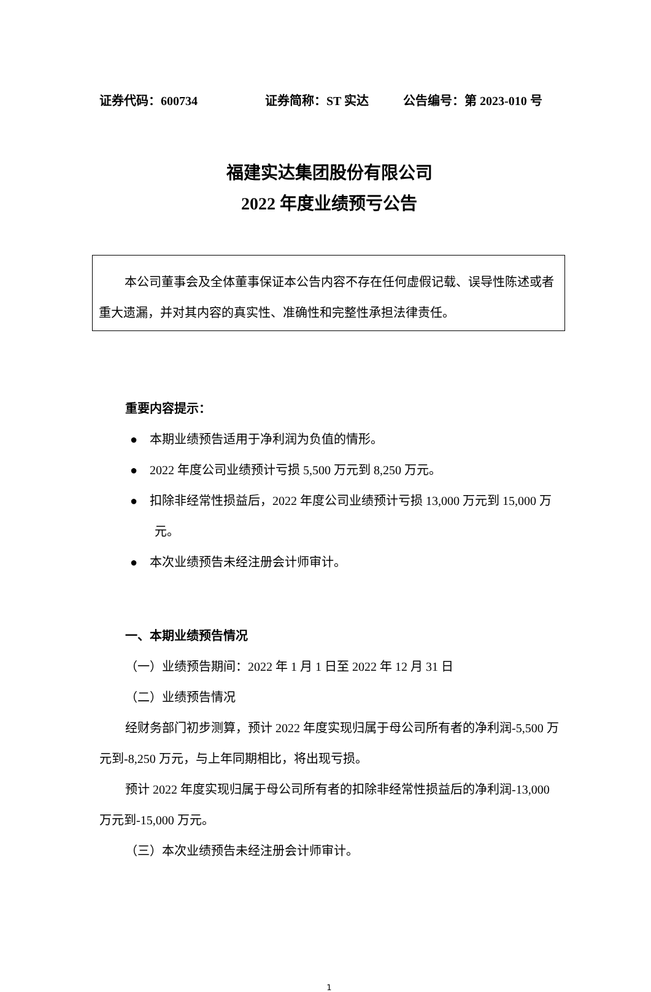证券代码：600734 证券简称：ST 实达 公告编号：第 2023-010 号
福建实达集团股份有限公司
2022 年度业绩预亏公告
本公司董事会及全体董事保证本公告内容不存在任何虚假记载、误导性陈述或者重大遗漏，并对其内容的真实性、准确性和完整性承担法律责任。
重要内容提示：
● 本期业绩预告适用于净利润为负值的情形。
● 2022 年度公司业绩预计亏损 5,500 万元到 8,250 万元。
● 扣除非经常性损益后，2022 年度公司业绩预计亏损 13,000 万元到 15,000 万元。
● 本次业绩预告未经注册会计师审计。
一、本期业绩预告情况
（一）业绩预告期间：2022 年 1 月 1 日至 2022 年 12 月 31 日
（二）业绩预告情况
经财务部门初步测算，预计 2022 年度实现归属于母公司所有者的净利润-5,500 万元到-8,250 万元，与上年同期相比，将出现亏损。
预计 2022 年度实现归属于母公司所有者的扣除非经常性损益后的净利润-13,000 万元到-15,000 万元。
（三）本次业绩预告未经注册会计师审计。
1